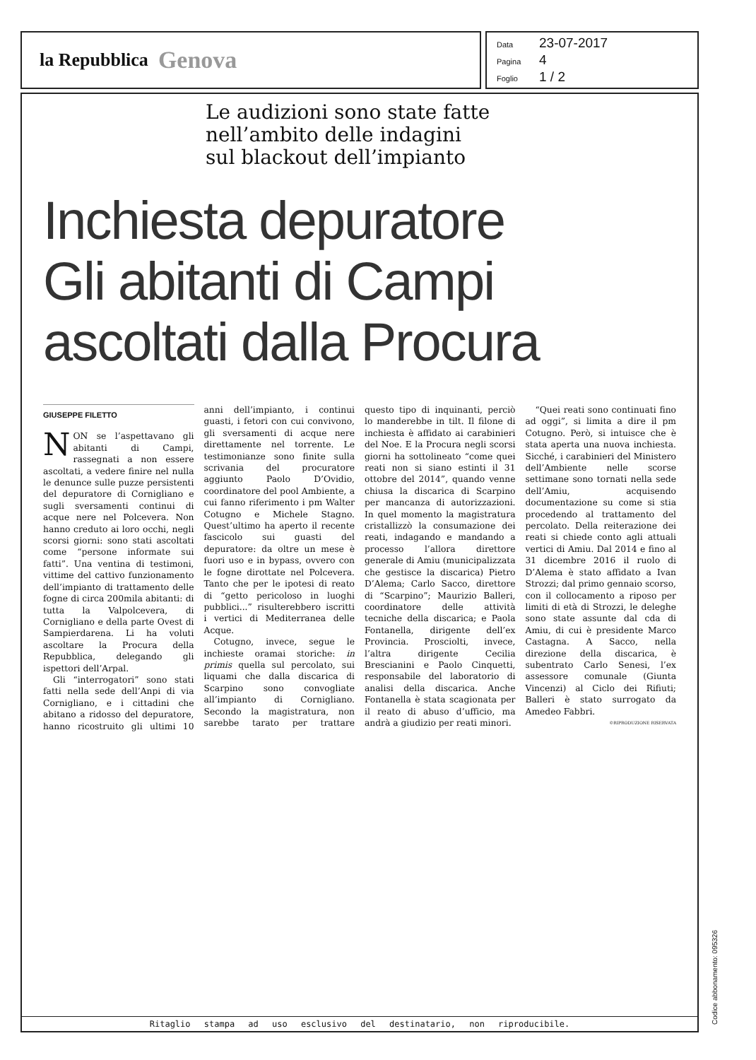la Repubblica Genova
Data 23-07-2017
Pagina 4
Foglio 1 / 2
Le audizioni sono state fatte
nell’ambito delle indagini
sul blackout dell’impianto
Inchiesta depuratore
Gli abitanti di Campi
ascoltati dalla Procura
GIUSEPPE FILETTO
NON se l’aspettavano gli abitanti di Campi, rassegnati a non essere ascoltati, a vedere finire nel nulla le denunce sulle puzze persistenti del depuratore di Cornigliano e sugli sversamenti continui di acque nere nel Polcevera. Non hanno creduto ai loro occhi, negli scorsi giorni: sono stati ascoltati come “persone informate sui fatti”. Una ventina di testimoni, vittime del cattivo funzionamento dell’impianto di trattamento delle fogne di circa 200mila abitanti: di tutta la Valpolcevera, di Cornigliano e della parte Ovest di Sampierdarena. Li ha voluti ascoltare la Procura della Repubblica, delegando gli ispettori dell’Arpal.
Gli “interrogatori” sono stati fatti nella sede dell’Anpi di via Cornigliano, e i cittadini che abitano a ridosso del depuratore, hanno ricostruito gli ultimi 10 anni dell’impianto, i continui guasti, i fetori con cui convivono, gli sversamenti di acque nere direttamente nel torrente. Le testimonianze sono finite sulla scrivania del procuratore aggiunto Paolo D’Ovidio, coordinatore del pool Ambiente, a cui fanno riferimento i pm Walter Cotugno e Michele Stagno. Quest’ultimo ha aperto il recente fascicolo sui guasti del depuratore: da oltre un mese è fuori uso e in bypass, ovvero con le fogne dirottate nel Polcevera. Tanto che per le ipotesi di reato di “getto pericoloso in luoghi pubblici...” risulterebbero iscritti i vertici di Mediterranea delle Acque.
Cotugno, invece, segue le inchieste oramai storiche: in primis quella sul percolato, sui liquami che dalla discarica di Scarpino sono convogliate all’impianto di Cornigliano. Secondo la magistratura, non sarebbe tarato per trattare questo tipo di inquinanti, perciò lo manderebbe in tilt. Il filone di inchiesta è affidato ai carabinieri del Noe. E la Procura negli scorsi giorni ha sottolineato “come quei reati non si siano estinti il 31 ottobre del 2014”, quando venne chiusa la discarica di Scarpino per mancanza di autorizzazioni. In quel momento la magistratura cristallizzò la consumazione dei reati, indagando e mandando a processo l’allora direttore generale di Amiu (municipalizzata che gestisce la discarica) Pietro D’Alema; Carlo Sacco, direttore di “Scarpino”; Maurizio Balleri, coordinatore delle attività tecniche della discarica; e Paola Fontanella, dirigente dell’ex Provincia. Prosciolti, invece, l’altra dirigente Cecilia Brescianini e Paolo Cinquetti, responsabile del laboratorio di analisi della discarica. Anche Fontanella è stata scagionata per il reato di abuso d’ufficio, ma andrà a giudizio per reati minori.
“Quei reati sono continuati fino ad oggi”, si limita a dire il pm Cotugno. Però, si intuisce che è stata aperta una nuova inchiesta. Sicché, i carabinieri del Ministero dell’Ambiente nelle scorse settimane sono tornati nella sede dell’Amiu, acquisendo documentazione su come si stia procedendo al trattamento del percolato. Della reiterazione dei reati si chiede conto agli attuali vertici di Amiu. Dal 2014 e fino al 31 dicembre 2016 il ruolo di D’Alema è stato affidato a Ivan Strozzi; dal primo gennaio scorso, con il collocamento a riposo per limiti di età di Strozzi, le deleghe sono state assunte dal cda di Amiu, di cui è presidente Marco Castagna. A Sacco, nella direzione della discarica, è subentrato Carlo Senesi, l’ex assessore comunale (Giunta Vincenzi) al Ciclo dei Rifiuti; Balleri è stato surrogato da Amedeo Fabbri.
©RIPRODUZIONE RISERVATA
Ritaglio stampa ad uso esclusivo del destinatario, non riproducibile.
Codice abbonamento: 095326